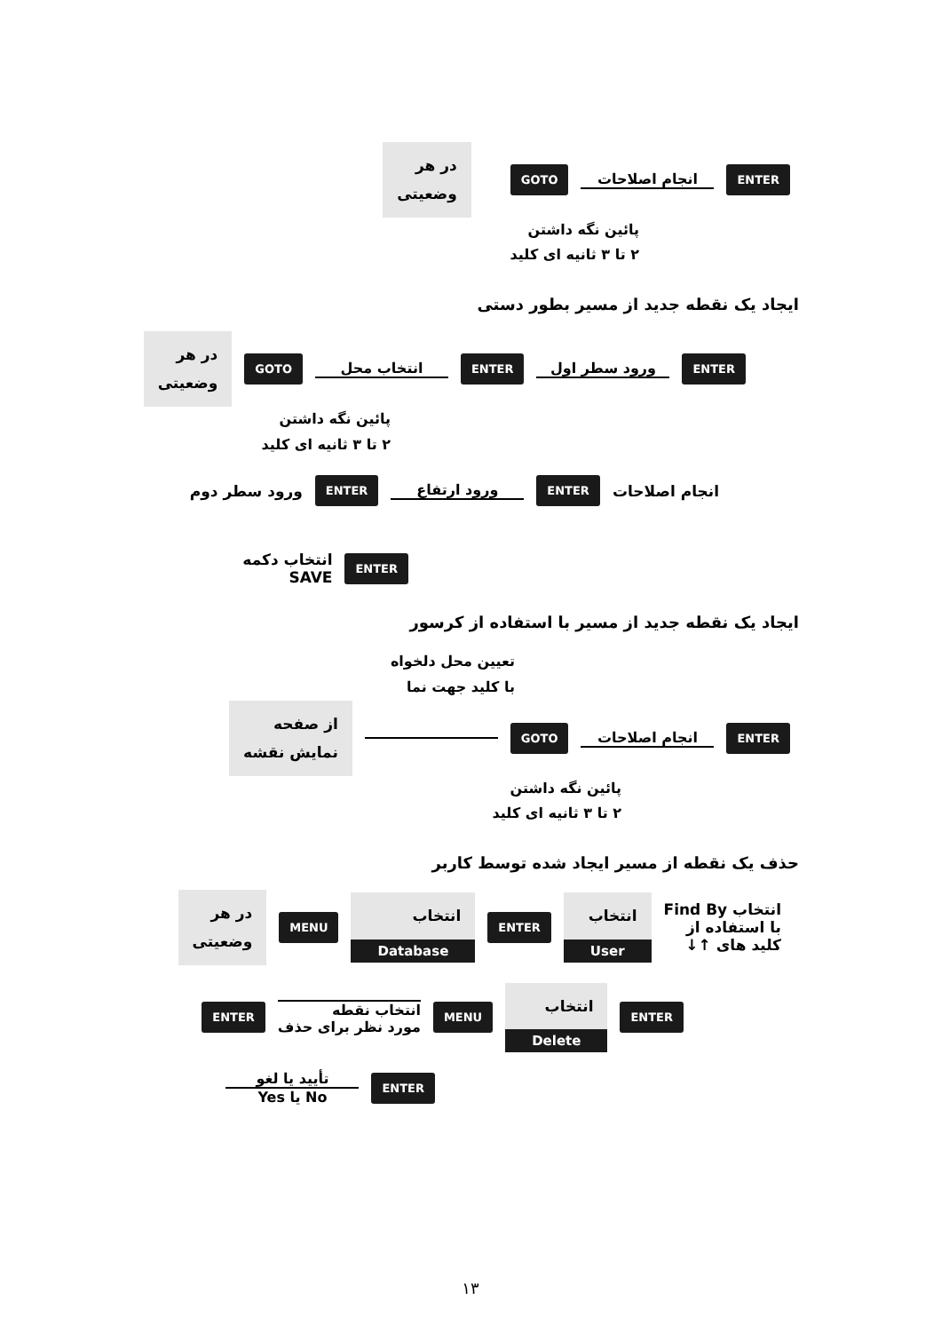ENTER
انجام اصلاحات
GOTO
در هر
وضعیتی
پائین نگه داشتن
۲ تا ۳ ثانیه ای کلید
ایجاد یک نقطه جدید از مسیر بطور دستی
ENTER
ورود سطر اول
ENTER
انتخاب محل
GOTO
در هر
وضعیتی
پائین نگه داشتن
۲ تا ۳ ثانیه ای کلید
انجام اصلاحات
ENTER
ورود ارتفاع
ENTER
ورود سطر دوم
ENTER
انتخاب دکمه
SAVE
ایجاد یک نقطه جدید از مسیر با استفاده از کرسور
تعیین محل دلخواه
با کلید جهت نما
ENTER
انجام اصلاحات
GOTO
از صفحه
نمایش نقشه
پائین نگه داشتن
۲ تا ۳ ثانیه ای کلید
حذف یک نقطه از مسیر ایجاد شده توسط کاربر
انتخاب Find By
با استفاده از
کلید های ↑↓
انتخاب
User
ENTER
انتخاب
Database
MENU
در هر
وضعیتی
ENTER
انتخاب
Delete
MENU
انتخاب نقطه
مورد نظر برای حذف
ENTER
ENTER
تأیید یا لغو No یا Yes
۱۳